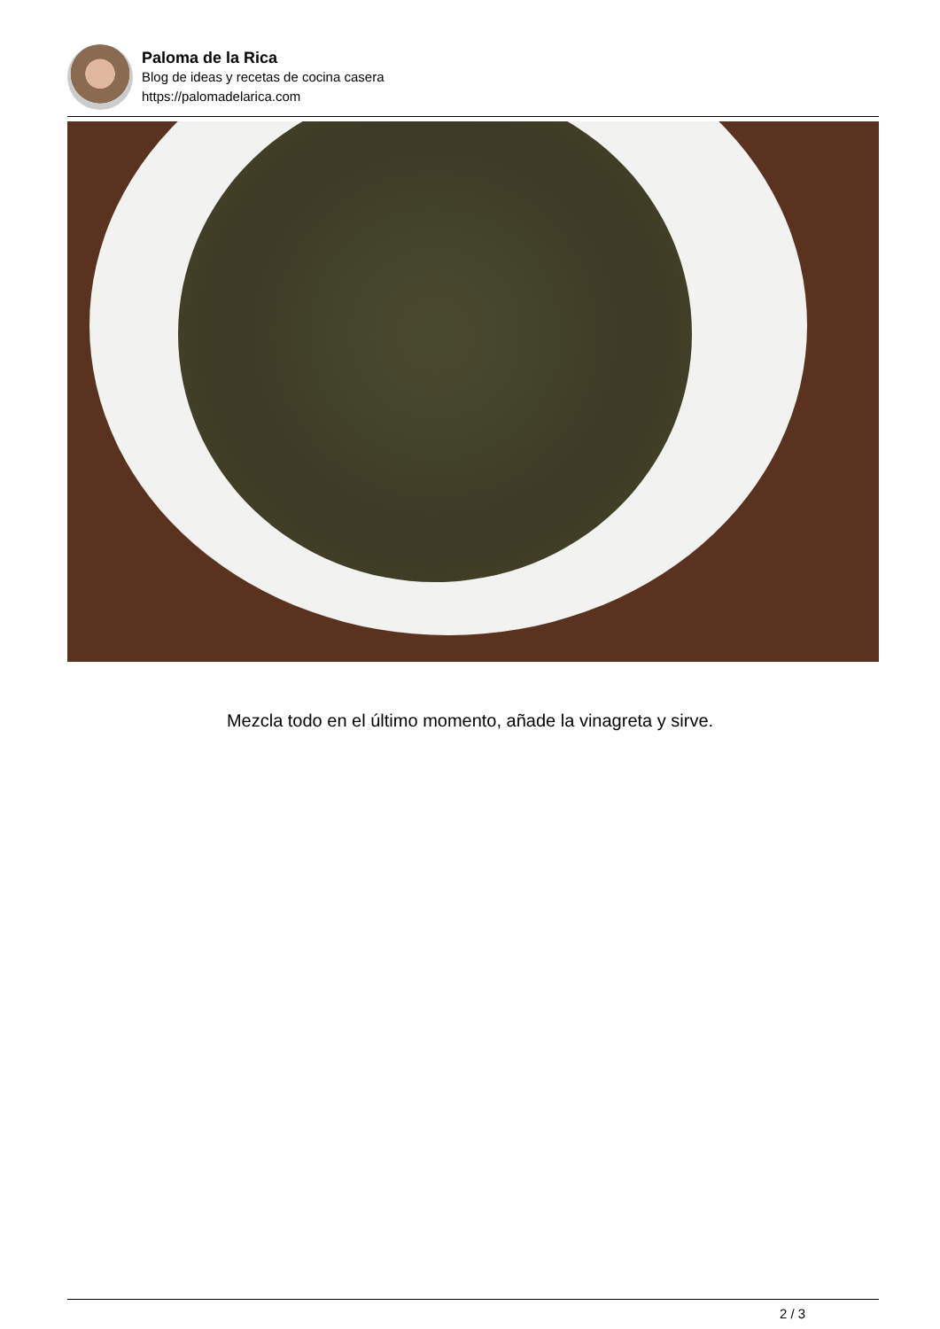Paloma de la Rica
Blog de ideas y recetas de cocina casera
https://palomadelarica.com
Mezcla todo en el último momento, añade la vinagreta y sirve.
2 / 3